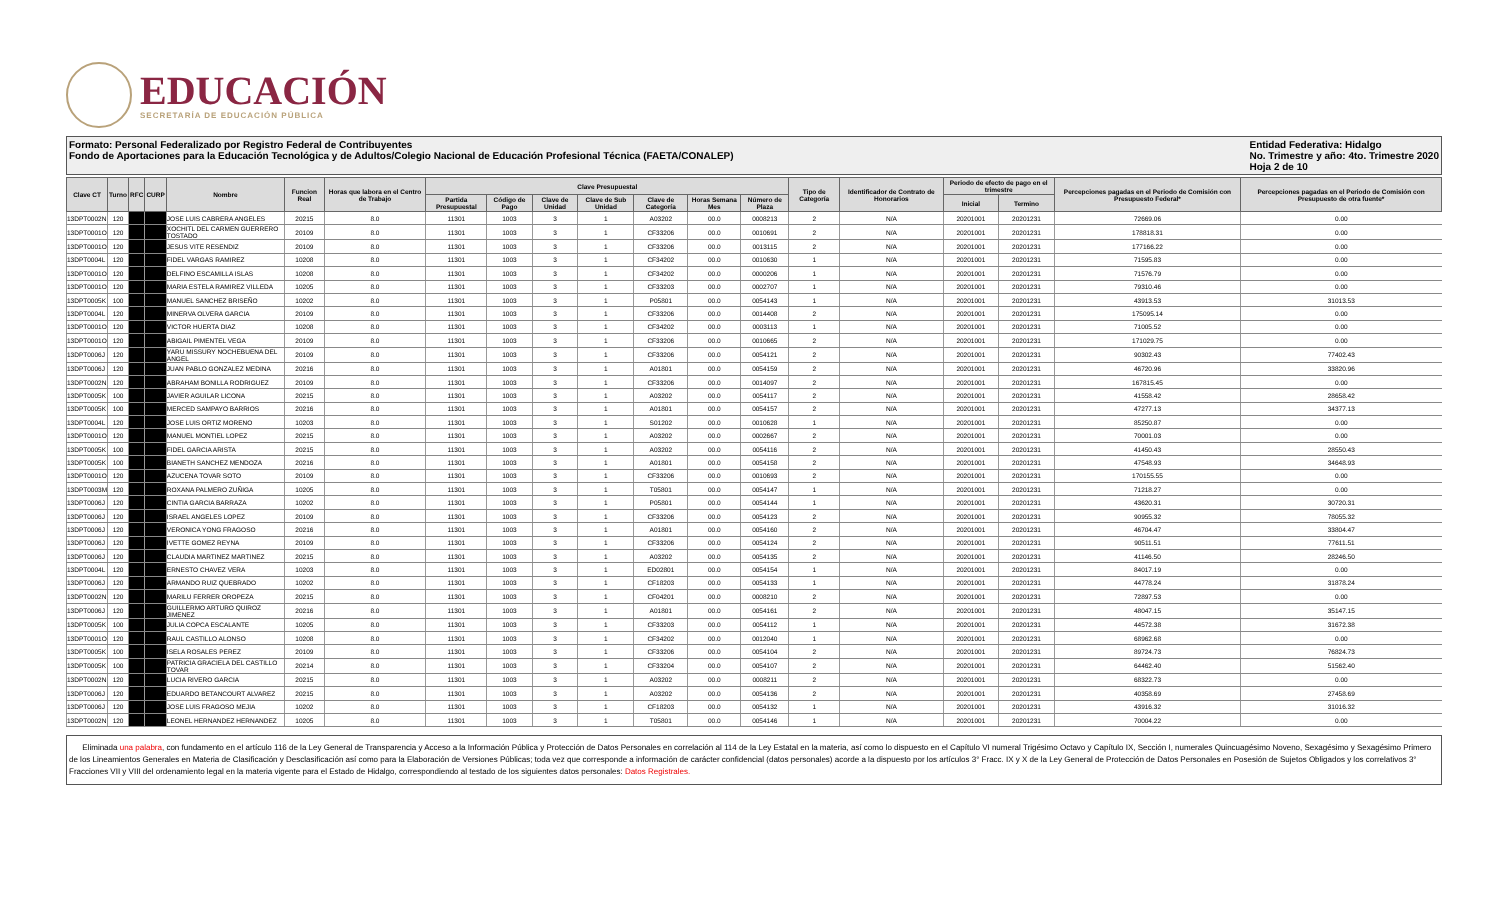EDUCACIÓN
SECRETARÍA DE EDUCACIÓN PÚBLICA
Formato: Personal Federalizado por Registro Federal de Contribuyentes
Fondo de Aportaciones para la Educación Tecnológica y de Adultos/Colegio Nacional de Educación Profesional Técnica (FAETA/CONALEP)
Entidad Federativa: Hidalgo
No. Trimestre y año: 4to. Trimestre 2020
Hoja 2 de 10
| Clave CT | Turno | RFC | CURP | Nombre | Funcion Real | Horas que labora en el Centro de Trabajo | Clave Presupuestal | | | | | | | Tipo de Categoría | Identificador de Contrato de Honorarios | Periodo de efecto de pago en el trimestre | | Percepciones pagadas en el Periodo de Comisión con Presupuesto Federal* | Percepciones pagadas en el Periodo de Comisión con Presupuesto de otra fuente* |
| --- | --- | --- | --- | --- | --- | --- | --- | --- | --- | --- | --- | --- | --- | --- | --- | --- | --- | --- | --- |
| | | | | | | | Partida Presupuestal | Código de Pago | Clave de Unidad | Clave de Sub Unidad | Clave de Categoría | Horas Semana Mes | Número de Plaza | | | Inicial | Termino | | |
| 13DPT0002N | 120 | | | JOSE LUIS CABRERA ANGELES | 20215 | 8.0 | 11301 | 1003 | 3 | 1 | A03202 | 00.0 | 0008213 | 2 | N/A | 20201001 | 20201231 | 72669.06 | 0.00 |
| 13DPT0001O | 120 | | | XOCHITL DEL CARMEN GUERRERO TOSTADO | 20109 | 8.0 | 11301 | 1003 | 3 | 1 | CF33206 | 00.0 | 0010691 | 2 | N/A | 20201001 | 20201231 | 178818.31 | 0.00 |
| 13DPT0001O | 120 | | | JESUS VITE RESENDIZ | 20109 | 8.0 | 11301 | 1003 | 3 | 1 | CF33206 | 00.0 | 0013115 | 2 | N/A | 20201001 | 20201231 | 177166.22 | 0.00 |
| 13DPT0004L | 120 | | | FIDEL VARGAS RAMIREZ | 10208 | 8.0 | 11301 | 1003 | 3 | 1 | CF34202 | 00.0 | 0010630 | 1 | N/A | 20201001 | 20201231 | 71595.83 | 0.00 |
| 13DPT0001O | 120 | | | DELFINO ESCAMILLA ISLAS | 10208 | 8.0 | 11301 | 1003 | 3 | 1 | CF34202 | 00.0 | 0000206 | 1 | N/A | 20201001 | 20201231 | 71576.79 | 0.00 |
| 13DPT0001O | 120 | | | MARIA ESTELA RAMIREZ VILLEDA | 10205 | 8.0 | 11301 | 1003 | 3 | 1 | CF33203 | 00.0 | 0002707 | 1 | N/A | 20201001 | 20201231 | 79310.46 | 0.00 |
| 13DPT0005K | 100 | | | MANUEL SANCHEZ BRISEÑO | 10202 | 8.0 | 11301 | 1003 | 3 | 1 | P05801 | 00.0 | 0054143 | 1 | N/A | 20201001 | 20201231 | 43913.53 | 31013.53 |
| 13DPT0004L | 120 | | | MINERVA OLVERA GARCIA | 20109 | 8.0 | 11301 | 1003 | 3 | 1 | CF33206 | 00.0 | 0014408 | 2 | N/A | 20201001 | 20201231 | 175095.14 | 0.00 |
| 13DPT0001O | 120 | | | VICTOR HUERTA DIAZ | 10208 | 8.0 | 11301 | 1003 | 3 | 1 | CF34202 | 00.0 | 0003113 | 1 | N/A | 20201001 | 20201231 | 71005.52 | 0.00 |
| 13DPT0001O | 120 | | | ABIGAIL PIMENTEL VEGA | 20109 | 8.0 | 11301 | 1003 | 3 | 1 | CF33206 | 00.0 | 0010665 | 2 | N/A | 20201001 | 20201231 | 171029.75 | 0.00 |
| 13DPT0006J | 120 | | | YARU MISSURY NOCHEBUENA DEL ANGEL | 20109 | 8.0 | 11301 | 1003 | 3 | 1 | CF33206 | 00.0 | 0054121 | 2 | N/A | 20201001 | 20201231 | 90302.43 | 77402.43 |
| 13DPT0006J | 120 | | | JUAN PABLO GONZALEZ MEDINA | 20216 | 8.0 | 11301 | 1003 | 3 | 1 | A01801 | 00.0 | 0054159 | 2 | N/A | 20201001 | 20201231 | 46720.96 | 33820.96 |
| 13DPT0002N | 120 | | | ABRAHAM BONILLA RODRIGUEZ | 20109 | 8.0 | 11301 | 1003 | 3 | 1 | CF33206 | 00.0 | 0014097 | 2 | N/A | 20201001 | 20201231 | 167815.45 | 0.00 |
| 13DPT0005K | 100 | | | JAVIER AGUILAR LICONA | 20215 | 8.0 | 11301 | 1003 | 3 | 1 | A03202 | 00.0 | 0054117 | 2 | N/A | 20201001 | 20201231 | 41558.42 | 28658.42 |
| 13DPT0005K | 100 | | | MERCED SAMPAYO BARRIOS | 20216 | 8.0 | 11301 | 1003 | 3 | 1 | A01801 | 00.0 | 0054157 | 2 | N/A | 20201001 | 20201231 | 47277.13 | 34377.13 |
| 13DPT0004L | 120 | | | JOSE LUIS ORTIZ MORENO | 10203 | 8.0 | 11301 | 1003 | 3 | 1 | S01202 | 00.0 | 0010628 | 1 | N/A | 20201001 | 20201231 | 85250.87 | 0.00 |
| 13DPT0001O | 120 | | | MANUEL MONTIEL LOPEZ | 20215 | 8.0 | 11301 | 1003 | 3 | 1 | A03202 | 00.0 | 0002667 | 2 | N/A | 20201001 | 20201231 | 70001.03 | 0.00 |
| 13DPT0005K | 100 | | | FIDEL GARCIA ARISTA | 20215 | 8.0 | 11301 | 1003 | 3 | 1 | A03202 | 00.0 | 0054116 | 2 | N/A | 20201001 | 20201231 | 41450.43 | 28550.43 |
| 13DPT0005K | 100 | | | BIANETH SANCHEZ MENDOZA | 20216 | 8.0 | 11301 | 1003 | 3 | 1 | A01801 | 00.0 | 0054158 | 2 | N/A | 20201001 | 20201231 | 47548.93 | 34648.93 |
| 13DPT0001O | 120 | | | AZUCENA TOVAR SOTO | 20109 | 8.0 | 11301 | 1003 | 3 | 1 | CF33206 | 00.0 | 0010693 | 2 | N/A | 20201001 | 20201231 | 170155.55 | 0.00 |
| 13DPT0003M | 120 | | | ROXANA PALMERO ZUÑIGA | 10205 | 8.0 | 11301 | 1003 | 3 | 1 | T05801 | 00.0 | 0054147 | 1 | N/A | 20201001 | 20201231 | 71218.27 | 0.00 |
| 13DPT0006J | 120 | | | CINTIA GARCIA BARRAZA | 10202 | 8.0 | 11301 | 1003 | 3 | 1 | P05801 | 00.0 | 0054144 | 1 | N/A | 20201001 | 20201231 | 43620.31 | 30720.31 |
| 13DPT0006J | 120 | | | ISRAEL ANGELES LOPEZ | 20109 | 8.0 | 11301 | 1003 | 3 | 1 | CF33206 | 00.0 | 0054123 | 2 | N/A | 20201001 | 20201231 | 90955.32 | 78055.32 |
| 13DPT0006J | 120 | | | VERONICA YONG FRAGOSO | 20216 | 8.0 | 11301 | 1003 | 3 | 1 | A01801 | 00.0 | 0054160 | 2 | N/A | 20201001 | 20201231 | 46704.47 | 33804.47 |
| 13DPT0006J | 120 | | | IVETTE GOMEZ REYNA | 20109 | 8.0 | 11301 | 1003 | 3 | 1 | CF33206 | 00.0 | 0054124 | 2 | N/A | 20201001 | 20201231 | 90511.51 | 77611.51 |
| 13DPT0006J | 120 | | | CLAUDIA MARTINEZ MARTINEZ | 20215 | 8.0 | 11301 | 1003 | 3 | 1 | A03202 | 00.0 | 0054135 | 2 | N/A | 20201001 | 20201231 | 41146.50 | 28246.50 |
| 13DPT0004L | 120 | | | ERNESTO CHAVEZ VERA | 10203 | 8.0 | 11301 | 1003 | 3 | 1 | ED02801 | 00.0 | 0054154 | 1 | N/A | 20201001 | 20201231 | 84017.19 | 0.00 |
| 13DPT0006J | 120 | | | ARMANDO RUIZ QUEBRADO | 10202 | 8.0 | 11301 | 1003 | 3 | 1 | CF18203 | 00.0 | 0054133 | 1 | N/A | 20201001 | 20201231 | 44778.24 | 31878.24 |
| 13DPT0002N | 120 | | | MARILU FERRER OROPEZA | 20215 | 8.0 | 11301 | 1003 | 3 | 1 | CF04201 | 00.0 | 0008210 | 2 | N/A | 20201001 | 20201231 | 72897.53 | 0.00 |
| 13DPT0006J | 120 | | | GUILLERMO ARTURO QUIROZ JIMENEZ | 20216 | 8.0 | 11301 | 1003 | 3 | 1 | A01801 | 00.0 | 0054161 | 2 | N/A | 20201001 | 20201231 | 48047.15 | 35147.15 |
| 13DPT0005K | 100 | | | JULIA COPCA ESCALANTE | 10205 | 8.0 | 11301 | 1003 | 3 | 1 | CF33203 | 00.0 | 0054112 | 1 | N/A | 20201001 | 20201231 | 44572.38 | 31672.38 |
| 13DPT0001O | 120 | | | RAUL CASTILLO ALONSO | 10208 | 8.0 | 11301 | 1003 | 3 | 1 | CF34202 | 00.0 | 0012040 | 1 | N/A | 20201001 | 20201231 | 68962.68 | 0.00 |
| 13DPT0005K | 100 | | | ISELA ROSALES PEREZ | 20109 | 8.0 | 11301 | 1003 | 3 | 1 | CF33206 | 00.0 | 0054104 | 2 | N/A | 20201001 | 20201231 | 89724.73 | 76824.73 |
| 13DPT0005K | 100 | | | PATRICIA GRACIELA DEL CASTILLO TOVAR | 20214 | 8.0 | 11301 | 1003 | 3 | 1 | CF33204 | 00.0 | 0054107 | 2 | N/A | 20201001 | 20201231 | 64462.40 | 51562.40 |
| 13DPT0002N | 120 | | | LUCIA RIVERO GARCIA | 20215 | 8.0 | 11301 | 1003 | 3 | 1 | A03202 | 00.0 | 0008211 | 2 | N/A | 20201001 | 20201231 | 68322.73 | 0.00 |
| 13DPT0006J | 120 | | | EDUARDO BETANCOURT ALVAREZ | 20215 | 8.0 | 11301 | 1003 | 3 | 1 | A03202 | 00.0 | 0054136 | 2 | N/A | 20201001 | 20201231 | 40358.69 | 27458.69 |
| 13DPT0006J | 120 | | | JOSE LUIS FRAGOSO MEJIA | 10202 | 8.0 | 11301 | 1003 | 3 | 1 | CF18203 | 00.0 | 0054132 | 1 | N/A | 20201001 | 20201231 | 43916.32 | 31016.32 |
| 13DPT0002N | 120 | | | LEONEL HERNANDEZ HERNANDEZ | 10205 | 8.0 | 11301 | 1003 | 3 | 1 | T05801 | 00.0 | 0054146 | 1 | N/A | 20201001 | 20201231 | 70004.22 | 0.00 |
Eliminada una palabra, con fundamento en el artículo 116 de la Ley General de Transparencia y Acceso a la Información Pública y Protección de Datos Personales en correlación al 114 de la Ley Estatal en la materia, así como lo dispuesto en el Capítulo VI numeral Trigésimo Octavo y Capítulo IX, Sección I, numerales Quincuagésimo Noveno, Sexagésimo y Sexagésimo Primero de los Lineamientos Generales en Materia de Clasificación y Desclasificación así como para la Elaboración de Versiones Públicas; toda vez que corresponde a información de carácter confidencial (datos personales) acorde a la dispuesto por los artículos 3° Fracc. IX y X de la Ley General de Protección de Datos Personales en Posesión de Sujetos Obligados y los correlativos 3° Fracciones VII y VIII del ordenamiento legal en la materia vigente para el Estado de Hidalgo, correspondiendo al testado de los siguientes datos personales: Datos Registrales.